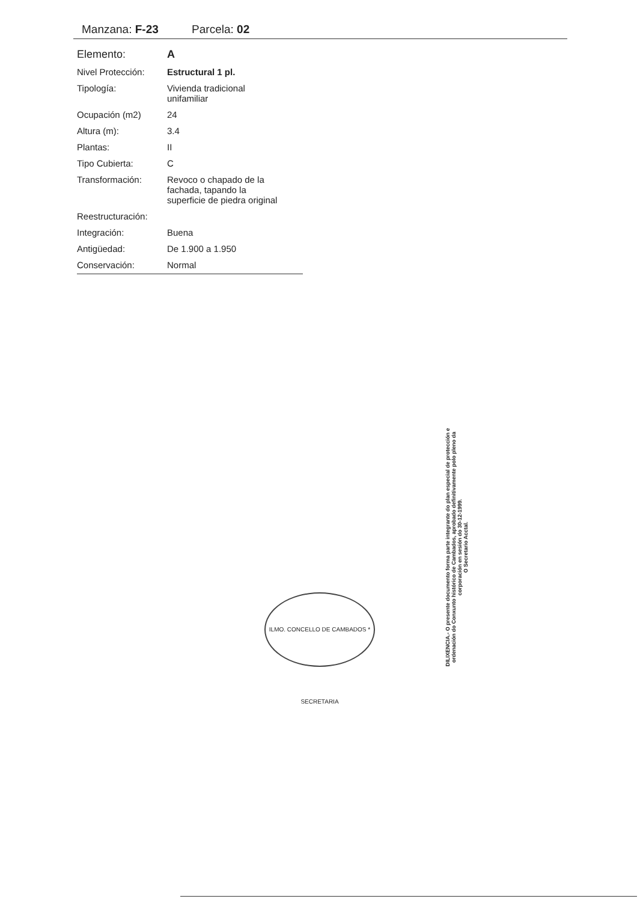Manzana: F-23 Parcela: 02
| Elemento: | A |
| Nivel Protección: | Estructural 1 pl. |
| Tipología: | Vivienda tradicional unifamiliar |
| Ocupación (m2) | 24 |
| Altura (m): | 3.4 |
| Plantas: | II |
| Tipo Cubierta: | C |
| Transformación: | Revoco o chapado de la fachada, tapando la superficie de piedra original |
| Reestructuración: | |
| Integración: | Buena |
| Antigüedad: | De 1.900 a 1.950 |
| Conservación: | Normal |
ILMO. CONCELLO DE CAMBADOS * SECRETARIA
DILIXENCIA.- O presente documento forma parte integrante do plan especial de protección e ordenación do Conxunto histórico de Cambados, aprobado definitivamente polo pleno da corporación en sesión do 30-12-1999.
O Secretario Acctal.